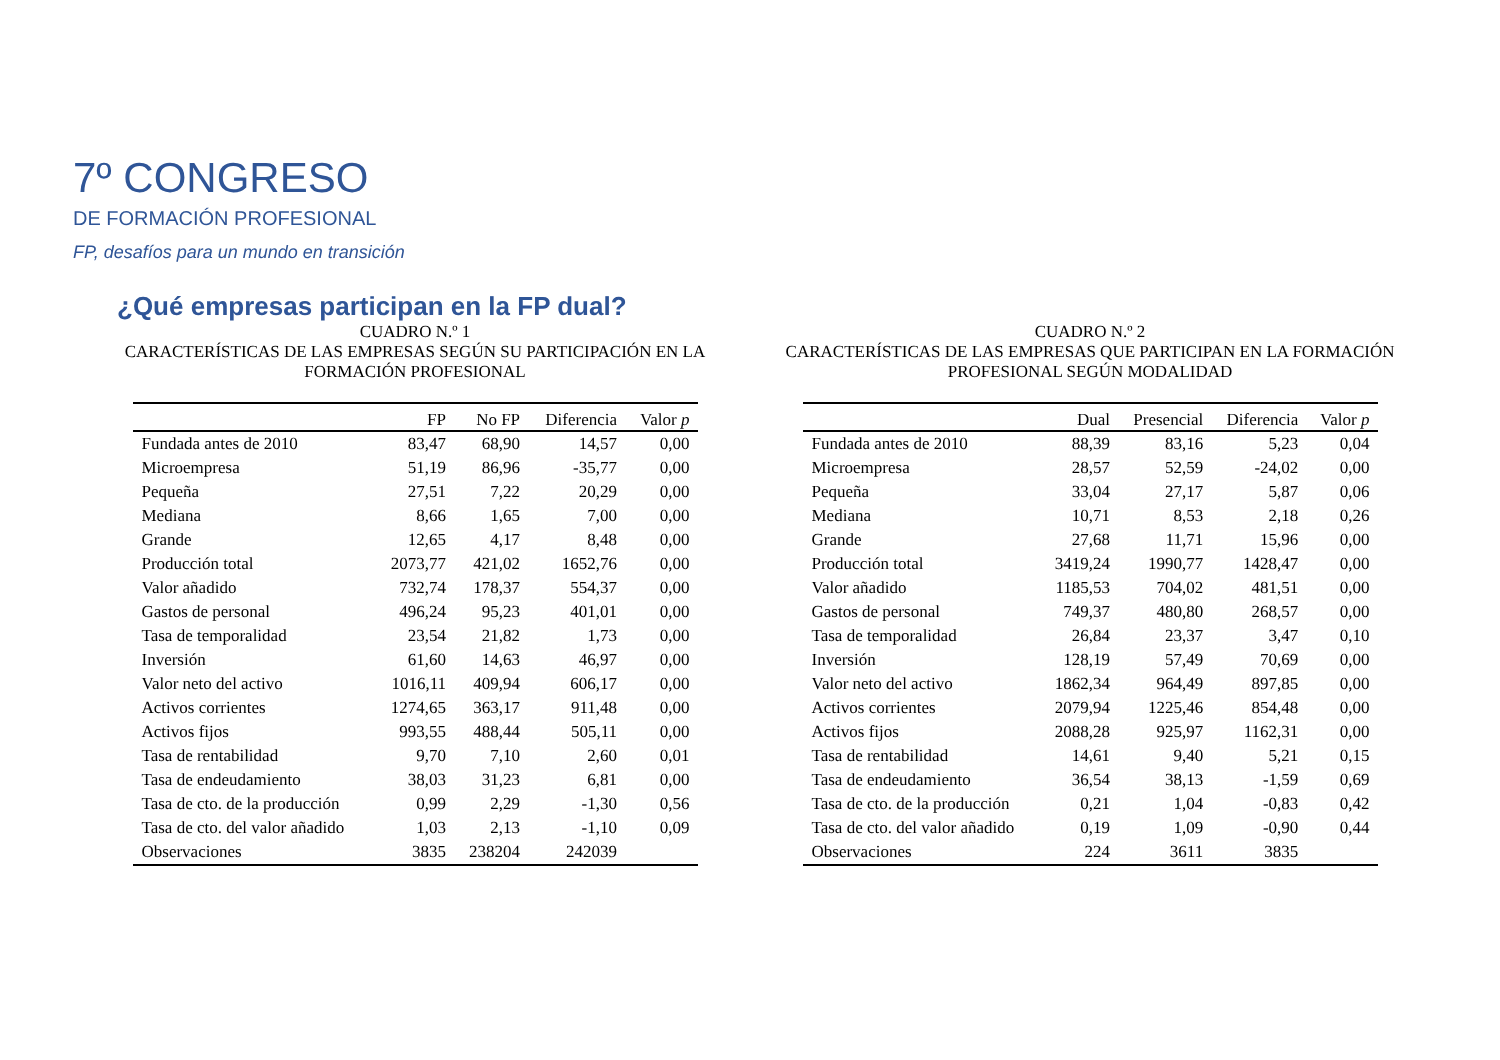7º CONGRESO
DE FORMACIÓN PROFESIONAL
FP, desafíos para un mundo en transición
¿Qué empresas participan en la FP dual?
CUADRO N.º 1
CARACTERÍSTICAS DE LAS EMPRESAS SEGÚN SU PARTICIPACIÓN EN LA FORMACIÓN PROFESIONAL
| | FP | No FP | Diferencia | Valor p |
| --- | --- | --- | --- | --- |
| Fundada antes de 2010 | 83,47 | 68,90 | 14,57 | 0,00 |
| Microempresa | 51,19 | 86,96 | -35,77 | 0,00 |
| Pequeña | 27,51 | 7,22 | 20,29 | 0,00 |
| Mediana | 8,66 | 1,65 | 7,00 | 0,00 |
| Grande | 12,65 | 4,17 | 8,48 | 0,00 |
| Producción total | 2073,77 | 421,02 | 1652,76 | 0,00 |
| Valor añadido | 732,74 | 178,37 | 554,37 | 0,00 |
| Gastos de personal | 496,24 | 95,23 | 401,01 | 0,00 |
| Tasa de temporalidad | 23,54 | 21,82 | 1,73 | 0,00 |
| Inversión | 61,60 | 14,63 | 46,97 | 0,00 |
| Valor neto del activo | 1016,11 | 409,94 | 606,17 | 0,00 |
| Activos corrientes | 1274,65 | 363,17 | 911,48 | 0,00 |
| Activos fijos | 993,55 | 488,44 | 505,11 | 0,00 |
| Tasa de rentabilidad | 9,70 | 7,10 | 2,60 | 0,01 |
| Tasa de endeudamiento | 38,03 | 31,23 | 6,81 | 0,00 |
| Tasa de cto. de la producción | 0,99 | 2,29 | -1,30 | 0,56 |
| Tasa de cto. del valor añadido | 1,03 | 2,13 | -1,10 | 0,09 |
| Observaciones | 3835 | 238204 | 242039 | |
CUADRO N.º 2
CARACTERÍSTICAS DE LAS EMPRESAS QUE PARTICIPAN EN LA FORMACIÓN PROFESIONAL SEGÚN MODALIDAD
| | Dual | Presencial | Diferencia | Valor p |
| --- | --- | --- | --- | --- |
| Fundada antes de 2010 | 88,39 | 83,16 | 5,23 | 0,04 |
| Microempresa | 28,57 | 52,59 | -24,02 | 0,00 |
| Pequeña | 33,04 | 27,17 | 5,87 | 0,06 |
| Mediana | 10,71 | 8,53 | 2,18 | 0,26 |
| Grande | 27,68 | 11,71 | 15,96 | 0,00 |
| Producción total | 3419,24 | 1990,77 | 1428,47 | 0,00 |
| Valor añadido | 1185,53 | 704,02 | 481,51 | 0,00 |
| Gastos de personal | 749,37 | 480,80 | 268,57 | 0,00 |
| Tasa de temporalidad | 26,84 | 23,37 | 3,47 | 0,10 |
| Inversión | 128,19 | 57,49 | 70,69 | 0,00 |
| Valor neto del activo | 1862,34 | 964,49 | 897,85 | 0,00 |
| Activos corrientes | 2079,94 | 1225,46 | 854,48 | 0,00 |
| Activos fijos | 2088,28 | 925,97 | 1162,31 | 0,00 |
| Tasa de rentabilidad | 14,61 | 9,40 | 5,21 | 0,15 |
| Tasa de endeudamiento | 36,54 | 38,13 | -1,59 | 0,69 |
| Tasa de cto. de la producción | 0,21 | 1,04 | -0,83 | 0,42 |
| Tasa de cto. del valor añadido | 0,19 | 1,09 | -0,90 | 0,44 |
| Observaciones | 224 | 3611 | 3835 | |